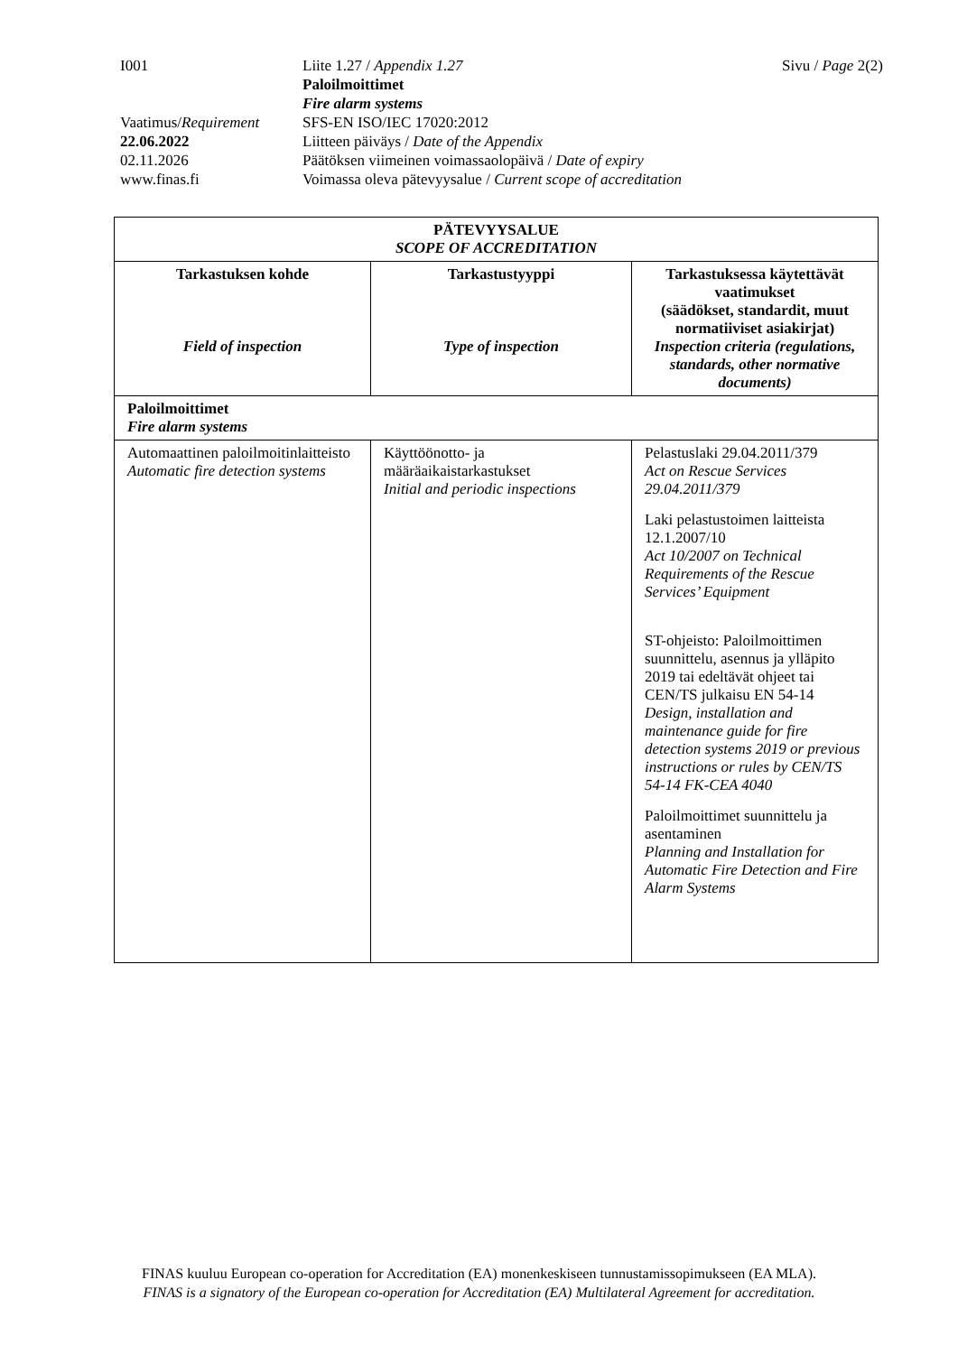I001 Liite 1.27 / Appendix 1.27
Paloilmoittimet
Fire alarm systems
Sivu / Page 2(2)
Vaatimus/Requirement
SFS-EN ISO/IEC 17020:2012
22.06.2022 Liitteen päiväys / Date of the Appendix
02.11.2026 Päätöksen viimeinen voimassaolopäivä / Date of expiry
www.finas.fi Voimassa oleva pätevyysalue / Current scope of accreditation
| PÄTEVYYSALUE SCOPE OF ACCREDITATION | | |
| --- | --- | --- |
| Tarkastuksen kohde Field of inspection | Tarkastustyyppi Type of inspection | Tarkastuksessa käytettävät vaatimukset (säädökset, standardit, muut normatiiviset asiakirjat) Inspection criteria (regulations, standards, other normative documents) |
| Paloilmoittimet Fire alarm systems | | |
| Automaattinen paloilmoitinlaitteisto Automatic fire detection systems | Käyttöönotto- ja määräaikaistarkastukset Initial and periodic inspections | Pelastuslaki 29.04.2011/379 Act on Rescue Services 29.04.2011/379 Laki pelastustoimen laitteista 12.1.2007/10 Act 10/2007 on Technical Requirements of the Rescue Services’ Equipment ST-ohjeisto: Paloilmoittimen suunnittelu, asennus ja ylläpito 2019 tai edeltävät ohjeet tai CEN/TS julkaisu EN 54-14 Design, installation and maintenance guide for fire detection systems 2019 or previous instructions or rules by CEN/TS 54-14 FK-CEA 4040 Paloilmoittimet suunnittelu ja asentaminen Planning and Installation for Automatic Fire Detection and Fire Alarm Systems |
FINAS kuuluu European co-operation for Accreditation (EA) monenkeskiseen tunnustamissopimukseen (EA MLA).
FINAS is a signatory of the European co-operation for Accreditation (EA) Multilateral Agreement for accreditation.